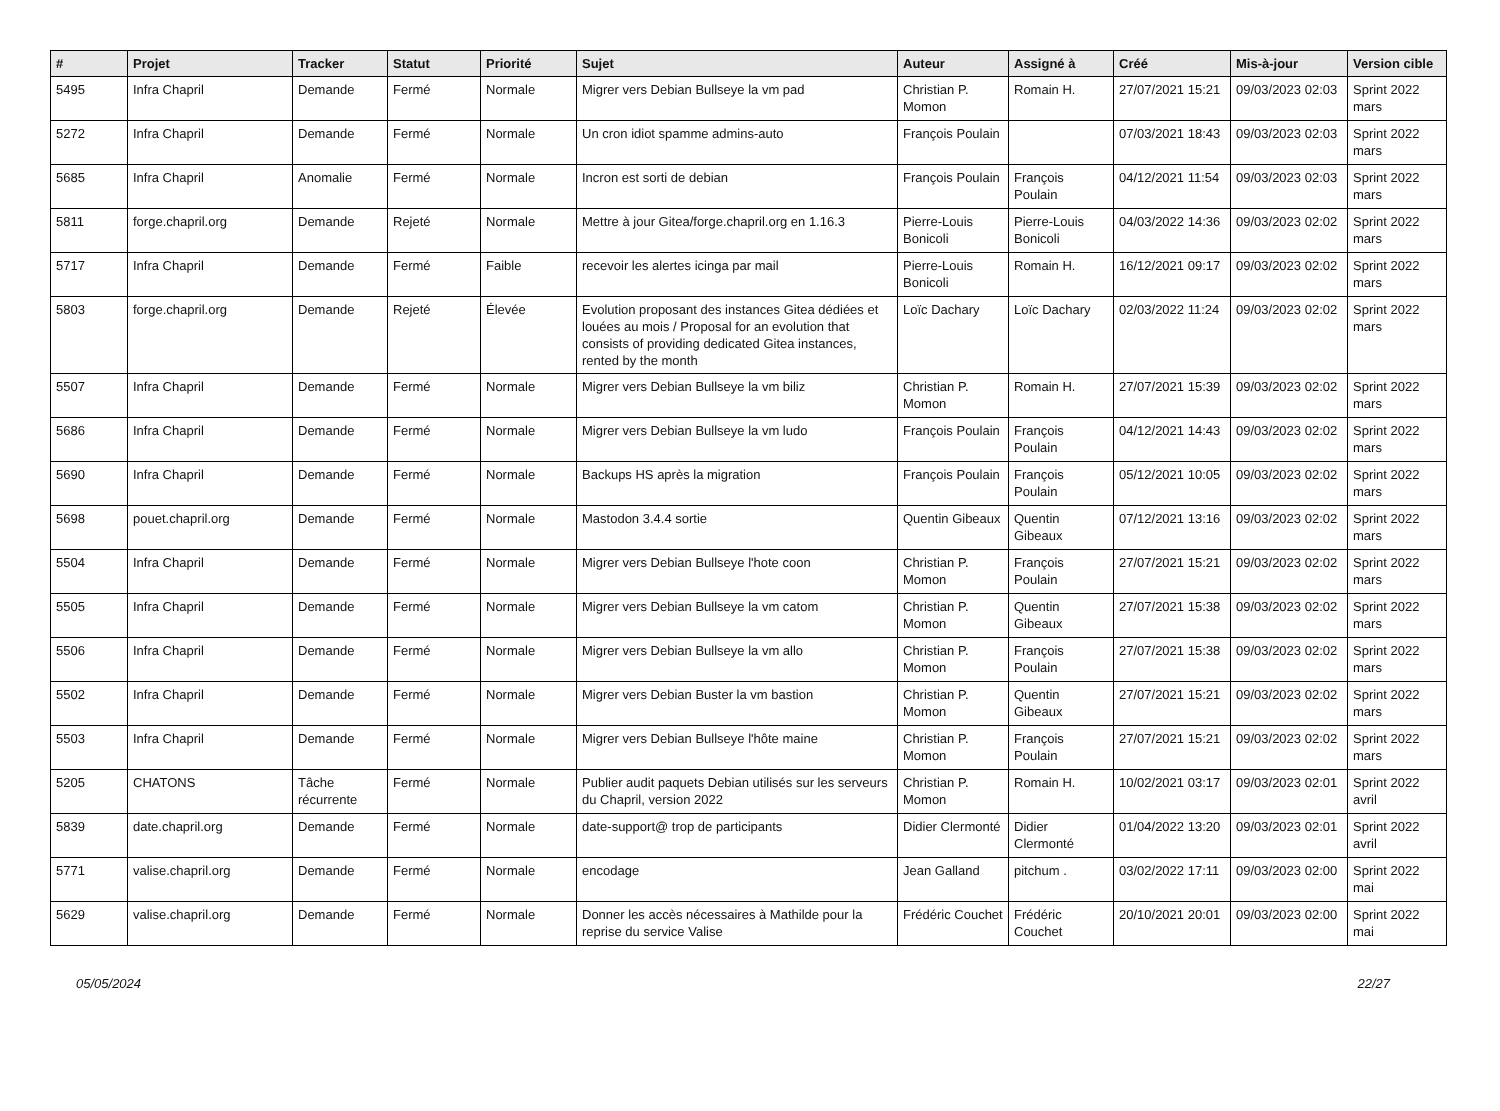| # | Projet | Tracker | Statut | Priorité | Sujet | Auteur | Assigné à | Créé | Mis-à-jour | Version cible |
| --- | --- | --- | --- | --- | --- | --- | --- | --- | --- | --- |
| 5495 | Infra Chapril | Demande | Fermé | Normale | Migrer vers Debian Bullseye la vm pad | Christian P. Momon | Romain H. | 27/07/2021 15:21 | 09/03/2023 02:03 | Sprint 2022 mars |
| 5272 | Infra Chapril | Demande | Fermé | Normale | Un cron idiot spamme admins-auto | François Poulain | | 07/03/2021 18:43 | 09/03/2023 02:03 | Sprint 2022 mars |
| 5685 | Infra Chapril | Anomalie | Fermé | Normale | Incron est sorti de debian | François Poulain | François Poulain | 04/12/2021 11:54 | 09/03/2023 02:03 | Sprint 2022 mars |
| 5811 | forge.chapril.org | Demande | Rejeté | Normale | Mettre à jour Gitea/forge.chapril.org en 1.16.3 | Pierre-Louis Bonicoli | Pierre-Louis Bonicoli | 04/03/2022 14:36 | 09/03/2023 02:02 | Sprint 2022 mars |
| 5717 | Infra Chapril | Demande | Fermé | Faible | recevoir les alertes icinga par mail | Pierre-Louis Bonicoli | Romain H. | 16/12/2021 09:17 | 09/03/2023 02:02 | Sprint 2022 mars |
| 5803 | forge.chapril.org | Demande | Rejeté | Élevée | Evolution proposant des instances Gitea dédiées et louées au mois / Proposal for an evolution that consists of providing dedicated Gitea instances, rented by the month | Loïc Dachary | Loïc Dachary | 02/03/2022 11:24 | 09/03/2023 02:02 | Sprint 2022 mars |
| 5507 | Infra Chapril | Demande | Fermé | Normale | Migrer vers Debian Bullseye la vm biliz | Christian P. Momon | Romain H. | 27/07/2021 15:39 | 09/03/2023 02:02 | Sprint 2022 mars |
| 5686 | Infra Chapril | Demande | Fermé | Normale | Migrer vers Debian Bullseye la vm ludo | François Poulain | François Poulain | 04/12/2021 14:43 | 09/03/2023 02:02 | Sprint 2022 mars |
| 5690 | Infra Chapril | Demande | Fermé | Normale | Backups HS après la migration | François Poulain | François Poulain | 05/12/2021 10:05 | 09/03/2023 02:02 | Sprint 2022 mars |
| 5698 | pouet.chapril.org | Demande | Fermé | Normale | Mastodon 3.4.4 sortie | Quentin Gibeaux | Quentin Gibeaux | 07/12/2021 13:16 | 09/03/2023 02:02 | Sprint 2022 mars |
| 5504 | Infra Chapril | Demande | Fermé | Normale | Migrer vers Debian Bullseye l'hote coon | Christian P. Momon | François Poulain | 27/07/2021 15:21 | 09/03/2023 02:02 | Sprint 2022 mars |
| 5505 | Infra Chapril | Demande | Fermé | Normale | Migrer vers Debian Bullseye la vm catom | Christian P. Momon | Quentin Gibeaux | 27/07/2021 15:38 | 09/03/2023 02:02 | Sprint 2022 mars |
| 5506 | Infra Chapril | Demande | Fermé | Normale | Migrer vers Debian Bullseye la vm allo | Christian P. Momon | François Poulain | 27/07/2021 15:38 | 09/03/2023 02:02 | Sprint 2022 mars |
| 5502 | Infra Chapril | Demande | Fermé | Normale | Migrer vers Debian Buster la vm bastion | Christian P. Momon | Quentin Gibeaux | 27/07/2021 15:21 | 09/03/2023 02:02 | Sprint 2022 mars |
| 5503 | Infra Chapril | Demande | Fermé | Normale | Migrer vers Debian Bullseye l'hôte maine | Christian P. Momon | François Poulain | 27/07/2021 15:21 | 09/03/2023 02:02 | Sprint 2022 mars |
| 5205 | CHATONS | Tâche récurrente | Fermé | Normale | Publier audit paquets Debian utilisés sur les serveurs du Chapril, version 2022 | Christian P. Momon | Romain H. | 10/02/2021 03:17 | 09/03/2023 02:01 | Sprint 2022 avril |
| 5839 | date.chapril.org | Demande | Fermé | Normale | date-support@ trop de participants | Didier Clermonté | Didier Clermonté | 01/04/2022 13:20 | 09/03/2023 02:01 | Sprint 2022 avril |
| 5771 | valise.chapril.org | Demande | Fermé | Normale | encodage | Jean Galland | pitchum . | 03/02/2022 17:11 | 09/03/2023 02:00 | Sprint 2022 mai |
| 5629 | valise.chapril.org | Demande | Fermé | Normale | Donner les accès nécessaires à Mathilde pour la reprise du service Valise | Frédéric Couchet | Frédéric Couchet | 20/10/2021 20:01 | 09/03/2023 02:00 | Sprint 2022 mai |
05/05/2024 22/27